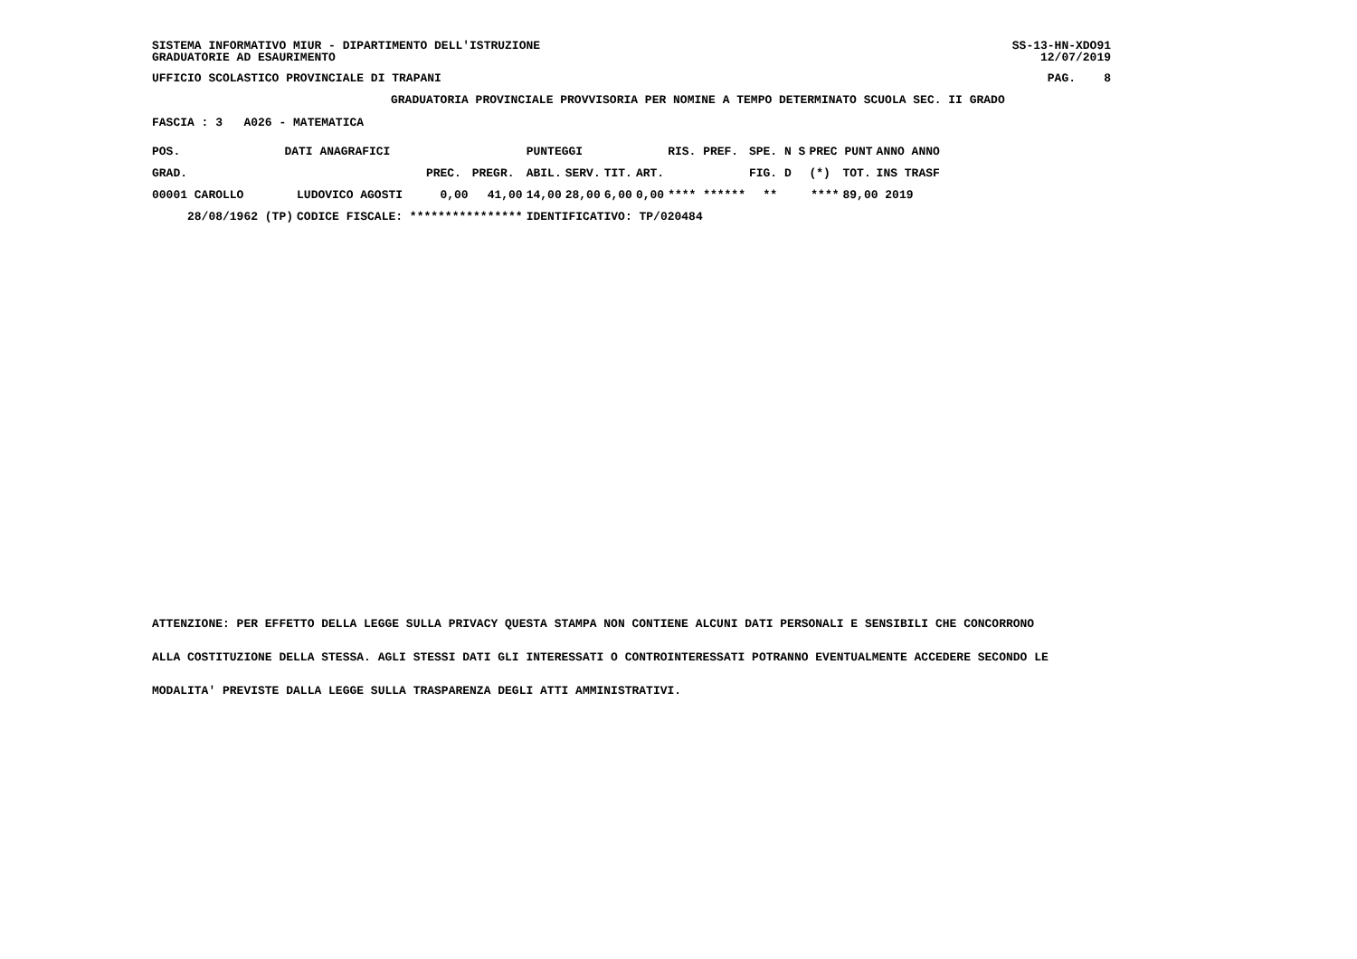SISTEMA INFORMATIVO MIUR - DIPARTIMENTO DELL'ISTRUZIONE
GRADUATORIE AD ESAURIMENTO SS-13-HN-XDO91
12/07/2019
UFFICIO SCOLASTICO PROVINCIALE DI TRAPANI PAG. 8
GRADUATORIA PROVINCIALE PROVVISORIA PER NOMINE A TEMPO DETERMINATO SCUOLA SEC. II GRADO
FASCIA : 3 A026 - MATEMATICA
| POS. | DATI ANAGRAFICI | | | | PUNTEGGI | | | | RIS. PREF. | | SPE. N S | PREC PUNT | | ANNO ANNO |
| --- | --- | --- | --- | --- | --- | --- | --- | --- | --- | --- | --- | --- | --- | --- |
| GRAD. | | | PREC. | PREGR. | ABIL. | SERV. | TIT. | ART. | | | FIG. D | (*) | TOT. | INS TRASF |
| 00001 CAROLLO | | LUDOVICO AGOSTI | 0,00 | 41,00 | 14,00 | 28,00 | 6,00 | 0,00 | **** ****** | | ** | **** | 89,00 2019 | |
| 28/08/1962 (TP) | | CODICE FISCALE: **************** | | | IDENTIFICATIVO: TP/020484 | | | | | | | | | |
ATTENZIONE: PER EFFETTO DELLA LEGGE SULLA PRIVACY QUESTA STAMPA NON CONTIENE ALCUNI DATI PERSONALI E SENSIBILI CHE CONCORRONO
ALLA COSTITUZIONE DELLA STESSA. AGLI STESSI DATI GLI INTERESSATI O CONTROINTERESSATI POTRANNO EVENTUALMENTE ACCEDERE SECONDO LE
MODALITA' PREVISTE DALLA LEGGE SULLA TRASPARENZA DEGLI ATTI AMMINISTRATIVI.